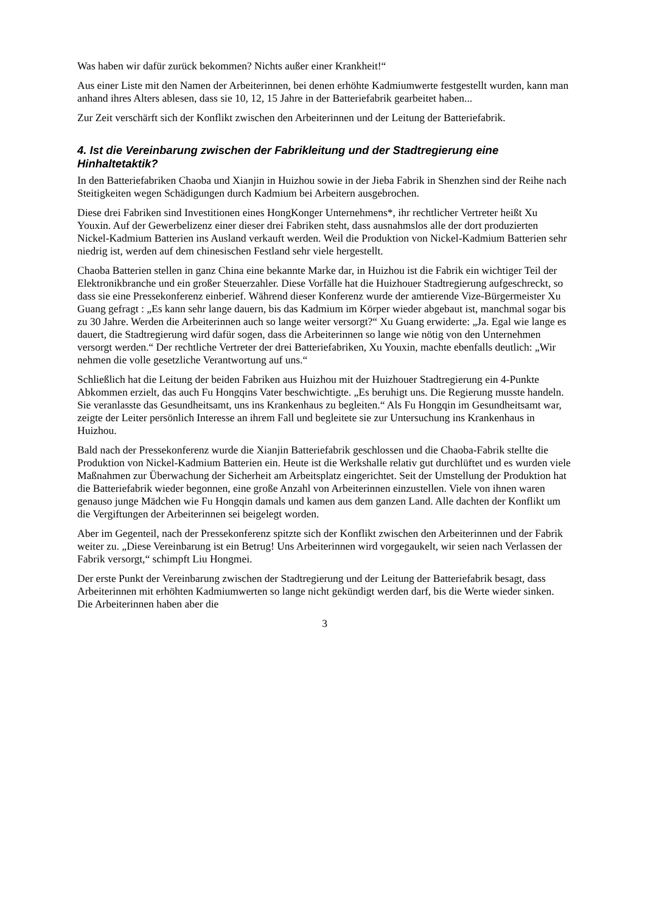Was haben wir dafür zurück bekommen? Nichts außer einer Krankheit!“
Aus einer Liste mit den Namen der Arbeiterinnen, bei denen erhöhte Kadmiumwerte festgestellt wurden, kann man anhand ihres Alters ablesen, dass sie 10, 12, 15 Jahre in der Batteriefabrik gearbeitet haben...
Zur Zeit verschärft sich der Konflikt zwischen den Arbeiterinnen und der Leitung der Batteriefabrik.
4. Ist die Vereinbarung zwischen der Fabrikleitung und der Stadtregierung eine Hinhaltetaktik?
In den Batteriefabriken Chaoba und Xianjin in Huizhou sowie in der Jieba Fabrik in Shenzhen sind der Reihe nach Steitigkeiten wegen Schädigungen durch Kadmium bei Arbeitern ausgebrochen.
Diese drei Fabriken sind Investitionen eines HongKonger Unternehmens*, ihr rechtlicher Vertreter heißt Xu Youxin. Auf der Gewerbelizenz einer dieser drei Fabriken steht, dass ausnahmslos alle der dort produzierten Nickel-Kadmium Batterien ins Ausland verkauft werden. Weil die Produktion von Nickel-Kadmium Batterien sehr niedrig ist, werden auf dem chinesischen Festland sehr viele hergestellt.
Chaoba Batterien stellen in ganz China eine bekannte Marke dar, in Huizhou ist die Fabrik ein wichtiger Teil der Elektronikbranche und ein großer Steuerzahler. Diese Vorfälle hat die Huizhouer Stadtregierung aufgeschreckt, so dass sie eine Pressekonferenz einberief. Während dieser Konferenz wurde der amtierende Vize-Bürgermeister Xu Guang gefragt : „Es kann sehr lange dauern, bis das Kadmium im Körper wieder abgebaut ist, manchmal sogar bis zu 30 Jahre. Werden die Arbeiterinnen auch so lange weiter versorgt?“ Xu Guang erwiderte: „Ja. Egal wie lange es dauert, die Stadtregierung wird dafür sogen, dass die Arbeiterinnen so lange wie nötig von den Unternehmen versorgt werden.“ Der rechtliche Vertreter der drei Batteriefabriken, Xu Youxin, machte ebenfalls deutlich: „Wir nehmen die volle gesetzliche Verantwortung auf uns.“
Schließlich hat die Leitung der beiden Fabriken aus Huizhou mit der Huizhouer Stadtregierung ein 4-Punkte Abkommen erzielt, das auch Fu Hongqins Vater beschwichtigte. „Es beruhigt uns. Die Regierung musste handeln. Sie veranlasste das Gesundheitsamt, uns ins Krankenhaus zu begleiten.“ Als Fu Hongqin im Gesundheitsamt war, zeigte der Leiter persönlich Interesse an ihrem Fall und begleitete sie zur Untersuchung ins Krankenhaus in Huizhou.
Bald nach der Pressekonferenz wurde die Xianjin Batteriefabrik geschlossen und die Chaoba-Fabrik stellte die Produktion von Nickel-Kadmium Batterien ein. Heute ist die Werkshalle relativ gut durchlüftet und es wurden viele Maßnahmen zur Überwachung der Sicherheit am Arbeitsplatz eingerichtet. Seit der Umstellung der Produktion hat die Batteriefabrik wieder begonnen, eine große Anzahl von Arbeiterinnen einzustellen. Viele von ihnen waren genauso junge Mädchen wie Fu Hongqin damals und kamen aus dem ganzen Land. Alle dachten der Konflikt um die Vergiftungen der Arbeiterinnen sei beigelegt worden.
Aber im Gegenteil, nach der Pressekonferenz spitzte sich der Konflikt zwischen den Arbeiterinnen und der Fabrik weiter zu. „Diese Vereinbarung ist ein Betrug! Uns Arbeiterinnen wird vorgegaukelt, wir seien nach Verlassen der Fabrik versorgt,“ schimpft Liu Hongmei.
Der erste Punkt der Vereinbarung zwischen der Stadtregierung und der Leitung der Batteriefabrik besagt, dass Arbeiterinnen mit erhöhten Kadmiumwerten so lange nicht gekündigt werden darf, bis die Werte wieder sinken. Die Arbeiterinnen haben aber die
3